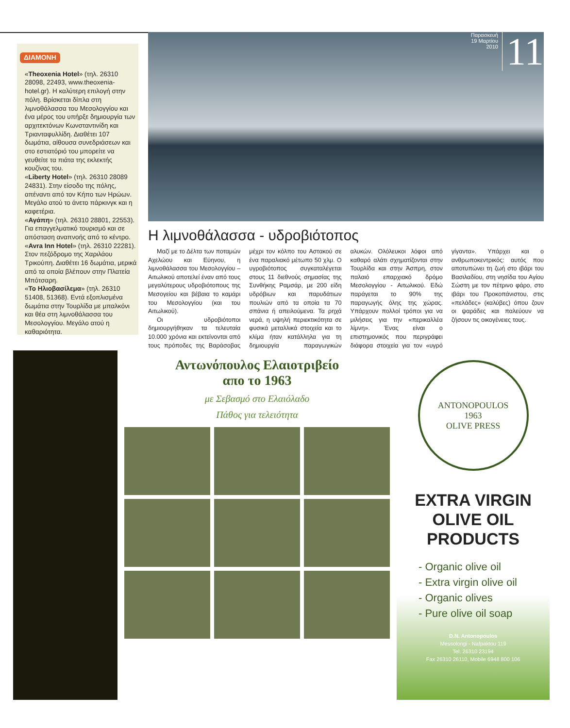ΔΙΑΜΟΝΗ
«Theoxenia Hotel» (τηλ. 26310 28098, 22493, www.theoxenia-hotel.gr). Η καλύτερη επιλογή στην πόλη. Βρίσκεται δίπλα στη λιμνοθάλασσα του Μεσολογγίου και ένα μέρος του υπήρξε δημιουργία των αρχιτεκτόνων Κωνσταντινίδη και Τριανταφυλλίδη. Διαθέτει 107 δωμάτια, αίθουσα συνεδριάσεων και στο εστιατόριό του μπορείτε να γευθείτε τα πιάτα της εκλεκτής κουζίνας του.
«Liberty Hotel» (τηλ. 26310 28089 24831). Στην είσοδο της πόλης, απέναντι από τον Κήπο των Ηρώων. Μεγάλο ατού το άνετο πάρκινγκ και η καφετέρια.
«Αγάπη» (τηλ. 26310 28801, 22553). Για επαγγελματικό τουρισμό και σε απόσταση αναπνοής από το κέντρο.
«Avra Inn Hotel» (τηλ. 26310 22281). Στον πεζόδρομο της Χαριλάου Τρικούπη. Διαθέτει 16 δωμάτια, μερικά από τα οποία βλέπουν στην Πλατεία Μπότσαρη.
«Το Ηλιοβασίλεμα» (τηλ. 26310 51408, 51368). Εντά εξοπλισμένα δωμάτια στην Τουρλίδα με μπαλκόνι και θέα στη λιμνοθάλασσα του Μεσολογγίου. Μεγάλο ατού η καθαριότητα.
Παρασκευή
19 Μαρτίου
2010 11
Η λιμνοθάλασσα - υδροβιότοπος
Μαζί με το Δέλτα των ποταμών Αχελώου και Εύηνου, η λιμνοθάλασσα του Μεσολογγίου – Αιτωλικού αποτελεί έναν από τους μεγαλύτερους υδροβιότοπους της Μεσογείου και βέβαια το καμάρι του Μεσολογγίου (και του Αιτωλικού).
Οι υδροβιότοποι δημιουργήθηκαν τα τελευταία 10.000 χρόνια και εκτείνονται από τους πρόποδες της Βαράσοβας μέχρι τον κόλπο του Αστακού σε ένα παραλιακό μέτωπο 50 χλμ. Ο υγροβιότοπος συγκαταλέγεται στους 11 διεθνούς σημασίας της Συνθήκης Ραμσάρ, με 200 είδη υδρόβιων και παρυδάτιων πουλιών από τα οποία τα 70 σπάνια ή απειλούμενα. Τα ρηχά νερά, η υψηλή περιεκτικότητα σε φυσικά μεταλλικά στοιχεία και το κλίμα ήταν κατάλληλα για τη δημιουργία παραγωγικών αλυκών. Ολόλευκοι λόφοι από καθαρό αλάτι σχηματίζονται στην Τουρλίδα και στην Άσπρη, στον παλαιό επαρχιακό δρόμο Μεσολογγίου - Αιτωλικού. Εδώ παράγεται το 90% της παραγωγής όλης της χώρας. Υπάρχουν πολλοί τρόποι για να μιλήσεις για την «περικαλλέα λίμνη». Ένας είναι ο επιστημονικός που περιγράφει διάφορα στοιχεία για τον «υγρό γίγαντα». Υπάρχει και ο ανθρωποκεντρικός: αυτός που αποτυπώνει τη ζωή στο ιβάρι του Βασιλαδίου, στη νησίδα του Αγίου Σώστη με τον πέτρινο φάρο, στο ιβάρι του Προκοπάνιστου, στις «πελάδες» (καλύβες) όπου ζουν οι ψαράδες και παλεύουν να ζήσουν τις οικογένειες τους.
Αντωνόπουλος Ελαιοτριβείο
απο το 1963
με Σεβασμό στο Ελαιόλαδο
Πάθος για τελειότητα
ANTONOPOULOS
1963
OLIVE PRESS
EXTRA VIRGIN
OLIVE OIL
PRODUCTS
- Organic olive oil
- Extra virgin olive oil
- Organic olives
- Pure olive oil soap
D.N. Antonopoulos
Messolongi - Nafpaktou 119
Tel. 26310 23194
Fax 26310 26110, Mobile 6948 800 106